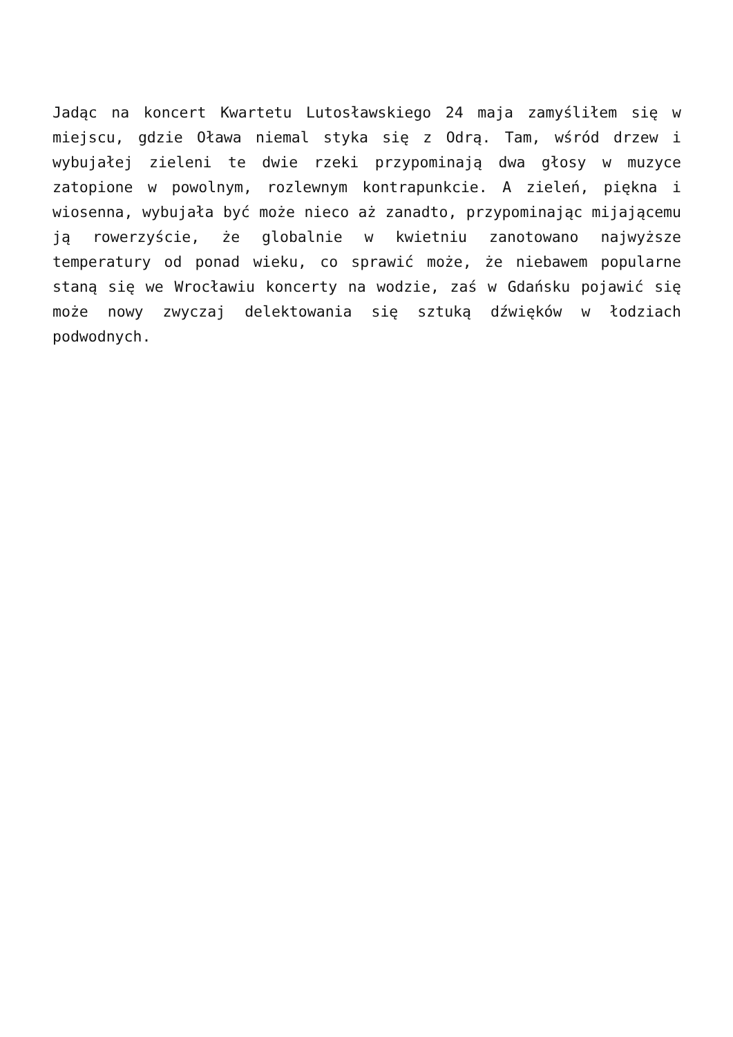Jadąc na koncert Kwartetu Lutosławskiego 24 maja zamyśliłem się w miejscu, gdzie Oława niemal styka się z Odrą. Tam, wśród drzew i wybujałej zieleni te dwie rzeki przypominają dwa głosy w muzyce zatopione w powolnym, rozlewnym kontrapunkcie. A zieleń, piękna i wiosenna, wybujała być może nieco aż zanadto, przypominając mijającemu ją rowerzyście, że globalnie w kwietniu zanotowano najwyższe temperatury od ponad wieku, co sprawić może, że niebawem popularne staną się we Wrocławiu koncerty na wodzie, zaś w Gdańsku pojawić się może nowy zwyczaj delektowania się sztuką dźwięków w łodziach podwodnych.